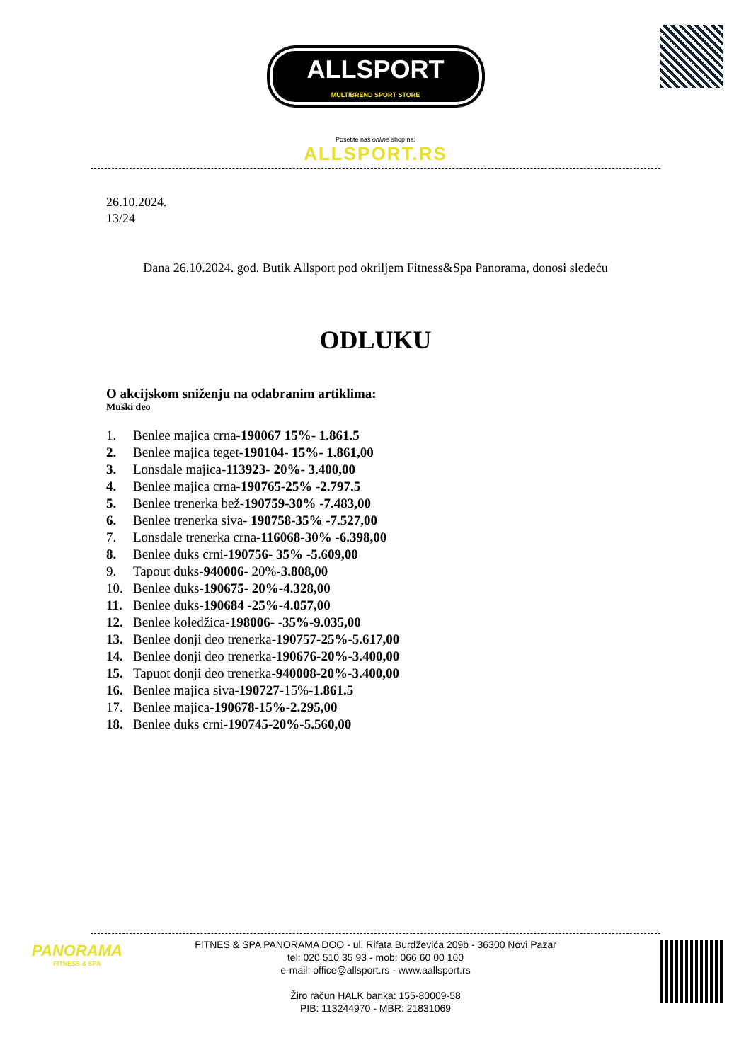ALLSPORT MULTIBREND SPORT STORE
Posetite naš online shop na:
ALLSPORT.RS
26.10.2024.
13/24
Dana 26.10.2024. god. Butik Allsport pod okriljem Fitness&Spa Panorama, donosi sledeću
ODLUKU
O akcijskom sniženju na odabranim artiklima:
Muški deo
1. Benlee majica crna-190067 15%- 1.861.5
2. Benlee majica teget-190104- 15%- 1.861,00
3. Lonsdale majica-113923- 20%- 3.400,00
4. Benlee majica crna-190765-25% -2.797.5
5. Benlee trenerka bež-190759-30% -7.483,00
6. Benlee trenerka siva- 190758-35% -7.527,00
7. Lonsdale trenerka crna-116068-30% -6.398,00
8. Benlee duks crni-190756- 35% -5.609,00
9. Tapout duks-940006- 20%-3.808,00
10. Benlee duks-190675- 20%-4.328,00
11. Benlee duks-190684 -25%-4.057,00
12. Benlee koledžica-198006- -35%-9.035,00
13. Benlee donji deo trenerka-190757-25%-5.617,00
14. Benlee donji deo trenerka-190676-20%-3.400,00
15. Tapuot donji deo trenerka-940008-20%-3.400,00
16. Benlee majica siva-190727-15%-1.861.5
17. Benlee majica-190678-15%-2.295,00
18. Benlee duks crni-190745-20%-5.560,00
PANORAMA
FITNESS & SPA
FITNES & SPA PANORAMA DOO - ul. Rifata Burdževića 209b - 36300 Novi Pazar
tel: 020 510 35 93 - mob: 066 60 00 160
e-mail: office@allsport.rs - www.aallsport.rs
Žiro račun HALK banka: 155-80009-58
PIB: 113244970 - MBR: 21831069